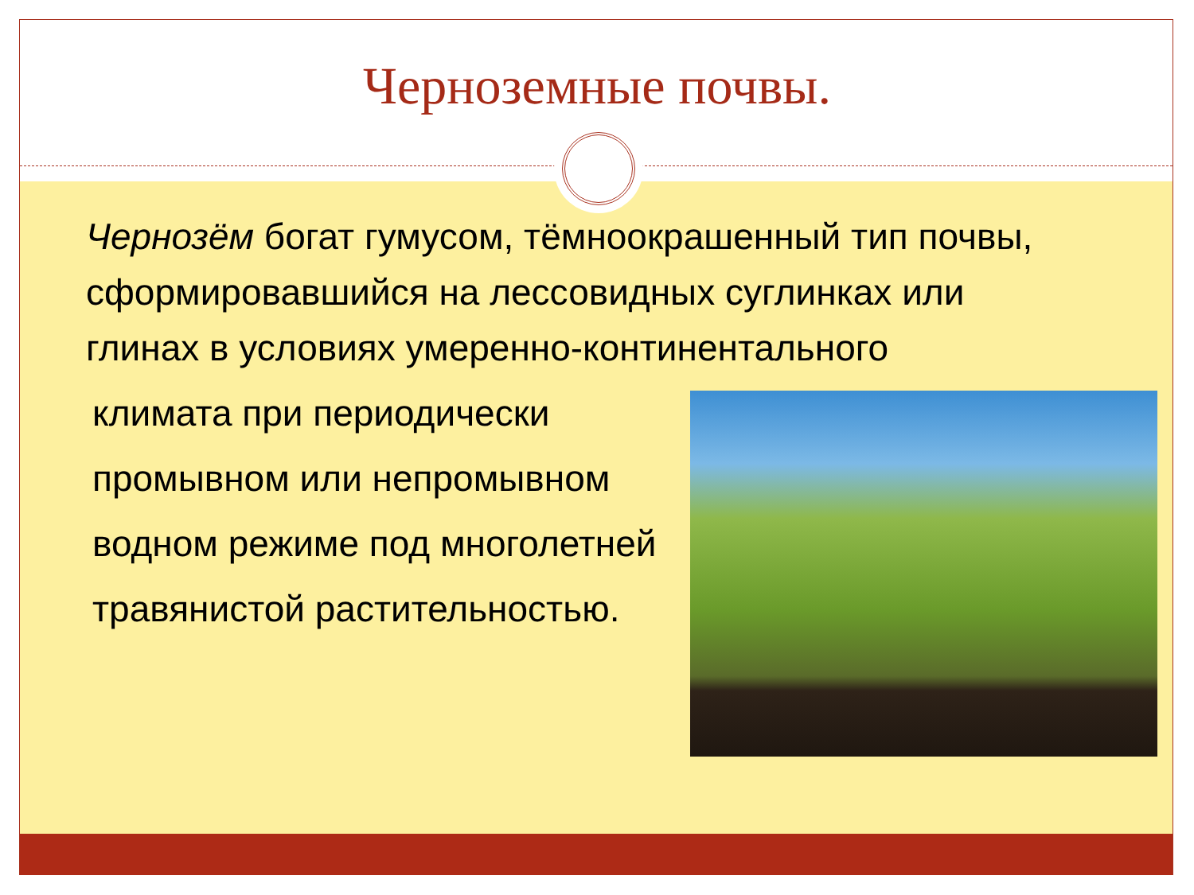Черноземные почвы.
Чернозём богат гумусом, тёмноокрашенный тип почвы, сформировавшийся на лессовидных суглинках или глинах в условиях умеренно-континентального
климата при периодически промывном или непромывном водном режиме под многолетней травянистой растительностью.